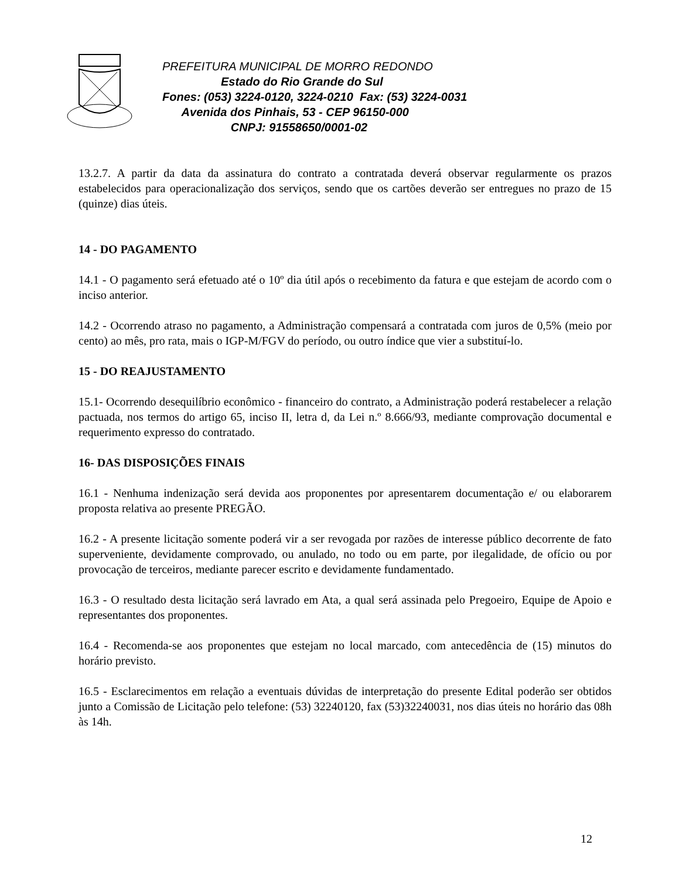PREFEITURA MUNICIPAL DE MORRO REDONDO
Estado do Rio Grande do Sul
Fones: (053) 3224-0120, 3224-0210 Fax: (53) 3224-0031
Avenida dos Pinhais, 53 - CEP 96150-000
CNPJ: 91558650/0001-02
13.2.7. A partir da data da assinatura do contrato a contratada deverá observar regularmente os prazos estabelecidos para operacionalização dos serviços, sendo que os cartões deverão ser entregues no prazo de 15 (quinze) dias úteis.
14 - DO PAGAMENTO
14.1 - O pagamento será efetuado até o 10º dia útil após o recebimento da fatura e que estejam de acordo com o inciso anterior.
14.2 - Ocorrendo atraso no pagamento, a Administração compensará a contratada com juros de 0,5% (meio por cento) ao mês, pro rata, mais o IGP-M/FGV do período, ou outro índice que vier a substituí-lo.
15 - DO REAJUSTAMENTO
15.1- Ocorrendo desequilíbrio econômico - financeiro do contrato, a Administração poderá restabelecer a relação pactuada, nos termos do artigo 65, inciso II, letra d, da Lei n.º 8.666/93, mediante comprovação documental e requerimento expresso do contratado.
16- DAS DISPOSIÇÕES FINAIS
16.1 - Nenhuma indenização será devida aos proponentes por apresentarem documentação e/ ou elaborarem proposta relativa ao presente PREGÃO.
16.2 - A presente licitação somente poderá vir a ser revogada por razões de interesse público decorrente de fato superveniente, devidamente comprovado, ou anulado, no todo ou em parte, por ilegalidade, de ofício ou por provocação de terceiros, mediante parecer escrito e devidamente fundamentado.
16.3 - O resultado desta licitação será lavrado em Ata, a qual será assinada pelo Pregoeiro, Equipe de Apoio e representantes dos proponentes.
16.4 - Recomenda-se aos proponentes que estejam no local marcado, com antecedência de (15) minutos do horário previsto.
16.5 - Esclarecimentos em relação a eventuais dúvidas de interpretação do presente Edital poderão ser obtidos junto a Comissão de Licitação pelo telefone: (53) 32240120, fax (53)32240031, nos dias úteis no horário das 08h às 14h.
12